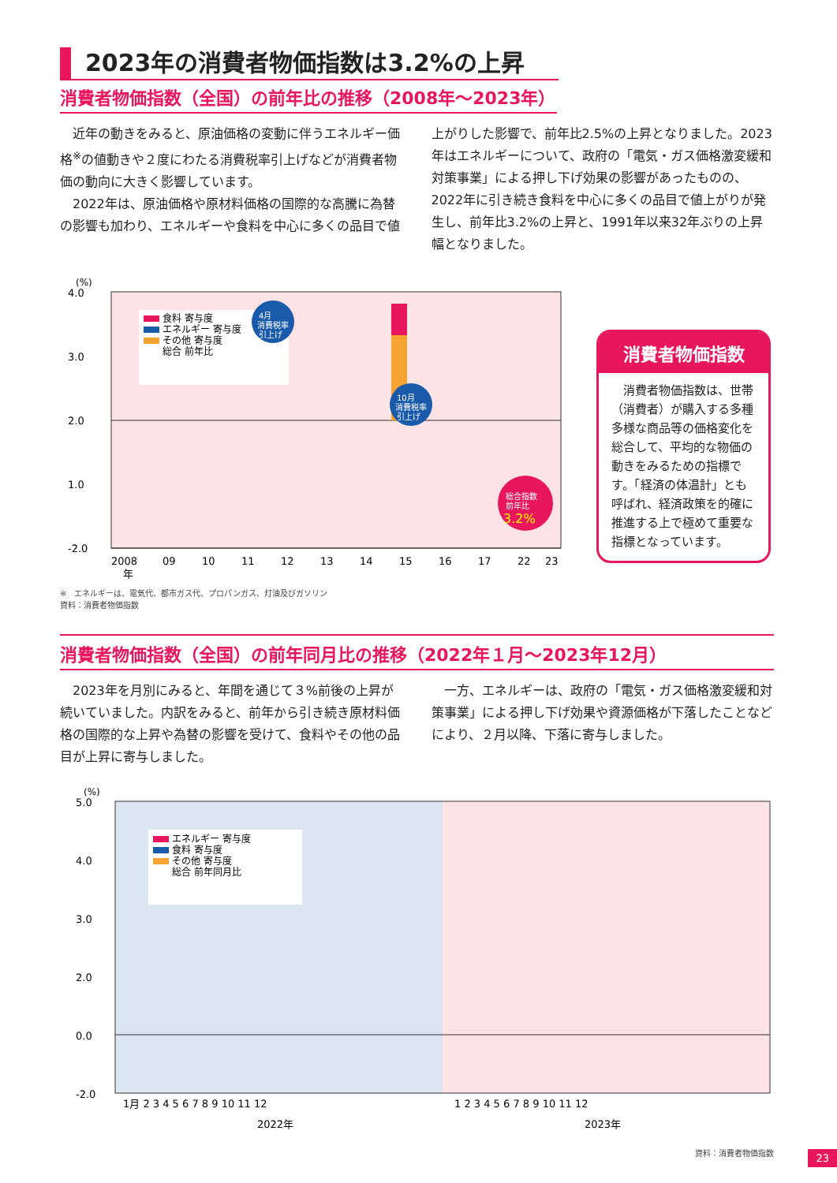2023年の消費者物価指数は3.2%の上昇
消費者物価指数（全国）の前年比の推移（2008年～2023年）
近年の動きをみると、原油価格の変動に伴うエネルギー価格<sup>※</sup>の値動きや２度にわたる消費税率引上げなどが消費者物価の動向に大きく影響しています。
2022年は、原油価格や原材料価格の国際的な高騰に為替の影響も加わり、エネルギーや食料を中心に多くの品目で値上がりした影響で、前年比2.5%の上昇となりました。2023年はエネルギーについて、政府の「電気・ガス価格激変緩和対策事業」による押し下げ効果の影響があったものの、2022年に引き続き食料を中心に多くの品目で値上がりが発生し、前年比3.2%の上昇と、1991年以来32年ぶりの上昇幅となりました。
(%)
4.0
3.0
2.0
1.0
-2.0
食料 寄与度
エネルギー 寄与度
その他 寄与度
総合 前年比
総合指数
前年比
3.2%
4月
消費税率
引上げ
10月
消費税率
引上げ
2008
09
10
11
12
13
14
15
16
17
22
23
年
消費者物価指数
消費者物価指数は、世帯（消費者）が購入する多種多様な商品等の価格変化を総合して、平均的な物価の動きをみるための指標です。「経済の体温計」とも呼ばれ、経済政策を的確に推進する上で極めて重要な指標となっています。
※　エネルギーは、電気代、都市ガス代、プロパンガス、灯油及びガソリン
資料：消費者物価指数
消費者物価指数（全国）の前年同月比の推移（2022年１月～2023年12月）
2023年を月別にみると、年間を通じて３%前後の上昇が続いていました。内訳をみると、前年から引き続き原材料価格の国際的な上昇や為替の影響を受けて、食料やその他の品目が上昇に寄与しました。
一方、エネルギーは、政府の「電気・ガス価格激変緩和対策事業」による押し下げ効果や資源価格が下落したことなどにより、２月以降、下落に寄与しました。
(%)
5.0
4.0
3.0
2.0
0.0
-2.0
エネルギー 寄与度
食料 寄与度
その他 寄与度
総合 前年同月比
1月 2 3 4 5 6 7 8 9 10 11 12
1 2 3 4 5 6 7 8 9 10 11 12
2022年
2023年
資料：消費者物価指数
23